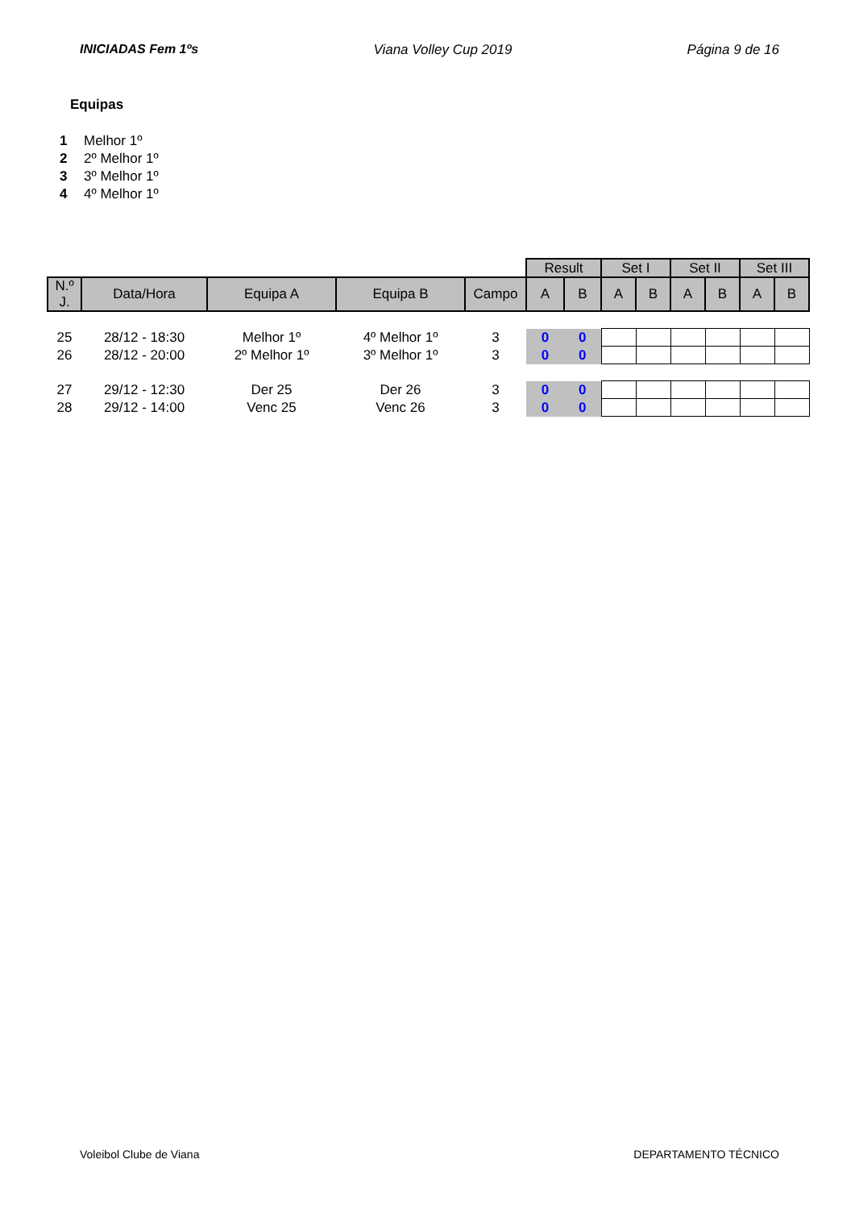INICIADAS Fem 1ºs Viana Volley Cup 2019 Página 9 de 16
Equipas
1 Melhor 1º
2 2º Melhor 1º
3 3º Melhor 1º
4 4º Melhor 1º
| | | | | | Result | | Set I | | Set II | | Set III | |
| N.º J. | Data/Hora | Equipa A | Equipa B | Campo | A | B | A | B | A | B | A | B |
| 25 | 28/12 - 18:30 | Melhor 1º | 4º Melhor 1º | 3 | 0 | 0 | | | | | | |
| 26 | 28/12 - 20:00 | 2º Melhor 1º | 3º Melhor 1º | 3 | 0 | 0 | | | | | | |
| 27 | 29/12 - 12:30 | Der 25 | Der 26 | 3 | 0 | 0 | | | | | | |
| 28 | 29/12 - 14:00 | Venc 25 | Venc 26 | 3 | 0 | 0 | | | | | | |
Voleibol Clube de Viana DEPARTAMENTO TÉCNICO